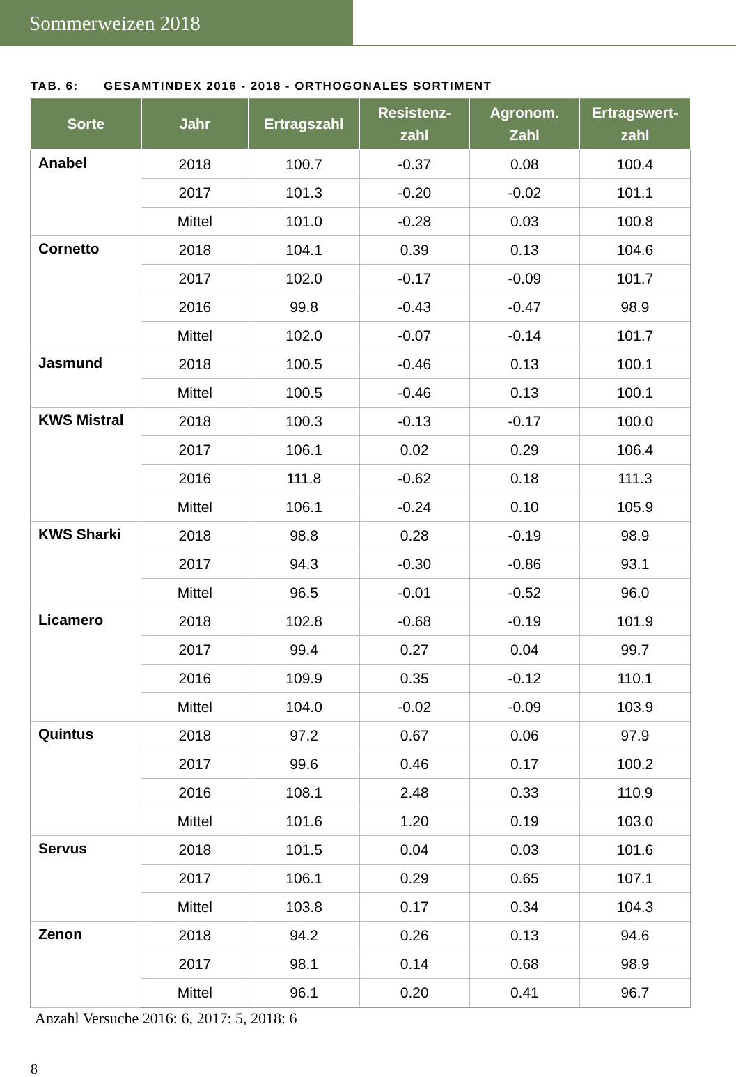Sommerweizen 2018
TAB. 6: GESAMTINDEX 2016 - 2018 - ORTHOGONALES SORTIMENT
| Sorte | Jahr | Ertragszahl | Resistenz- zahl | Agronom. Zahl | Ertragswert- zahl |
| --- | --- | --- | --- | --- | --- |
| Anabel | 2018 | 100.7 | -0.37 | 0.08 | 100.4 |
| | 2017 | 101.3 | -0.20 | -0.02 | 101.1 |
| | Mittel | 101.0 | -0.28 | 0.03 | 100.8 |
| Cornetto | 2018 | 104.1 | 0.39 | 0.13 | 104.6 |
| | 2017 | 102.0 | -0.17 | -0.09 | 101.7 |
| | 2016 | 99.8 | -0.43 | -0.47 | 98.9 |
| | Mittel | 102.0 | -0.07 | -0.14 | 101.7 |
| Jasmund | 2018 | 100.5 | -0.46 | 0.13 | 100.1 |
| | Mittel | 100.5 | -0.46 | 0.13 | 100.1 |
| KWS Mistral | 2018 | 100.3 | -0.13 | -0.17 | 100.0 |
| | 2017 | 106.1 | 0.02 | 0.29 | 106.4 |
| | 2016 | 111.8 | -0.62 | 0.18 | 111.3 |
| | Mittel | 106.1 | -0.24 | 0.10 | 105.9 |
| KWS Sharki | 2018 | 98.8 | 0.28 | -0.19 | 98.9 |
| | 2017 | 94.3 | -0.30 | -0.86 | 93.1 |
| | Mittel | 96.5 | -0.01 | -0.52 | 96.0 |
| Licamero | 2018 | 102.8 | -0.68 | -0.19 | 101.9 |
| | 2017 | 99.4 | 0.27 | 0.04 | 99.7 |
| | 2016 | 109.9 | 0.35 | -0.12 | 110.1 |
| | Mittel | 104.0 | -0.02 | -0.09 | 103.9 |
| Quintus | 2018 | 97.2 | 0.67 | 0.06 | 97.9 |
| | 2017 | 99.6 | 0.46 | 0.17 | 100.2 |
| | 2016 | 108.1 | 2.48 | 0.33 | 110.9 |
| | Mittel | 101.6 | 1.20 | 0.19 | 103.0 |
| Servus | 2018 | 101.5 | 0.04 | 0.03 | 101.6 |
| | 2017 | 106.1 | 0.29 | 0.65 | 107.1 |
| | Mittel | 103.8 | 0.17 | 0.34 | 104.3 |
| Zenon | 2018 | 94.2 | 0.26 | 0.13 | 94.6 |
| | 2017 | 98.1 | 0.14 | 0.68 | 98.9 |
| | Mittel | 96.1 | 0.20 | 0.41 | 96.7 |
Anzahl Versuche 2016: 6, 2017: 5, 2018: 6
8